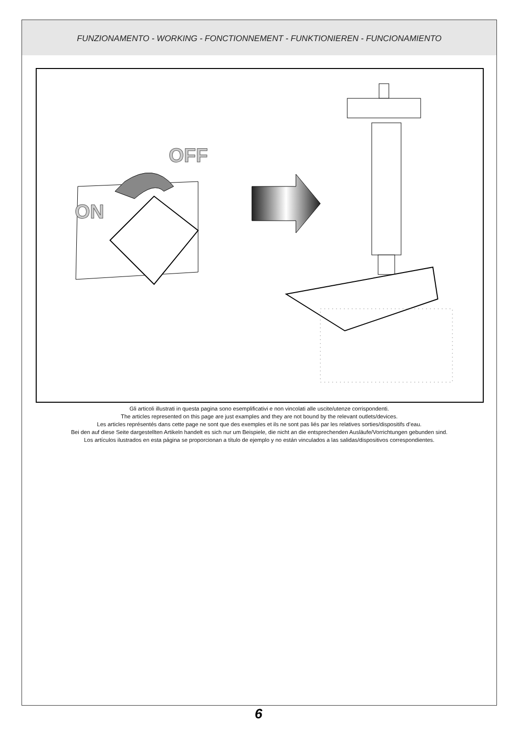FUNZIONAMENTO - WORKING - FONCTIONNEMENT - FUNKTIONIEREN - FUNCIONAMIENTO
OFF
ON
Gli articoli illustrati in questa pagina sono esemplificativi e non vincolati alle uscite/utenze corrispondenti.
The articles represented on this page are just examples and they are not bound by the relevant outlets/devices.
Les articles représentés dans cette page ne sont que des exemples et ils ne sont pas liés par les relatives sorties/dispositifs d’eau.
Bei den auf diese Seite dargestellten Artikeln handelt es sich nur um Beispiele, die nicht an die entsprechenden Ausläufe/Vorrichtungen gebunden sind.
Los artículos ilustrados en esta página se proporcionan a título de ejemplo y no están vinculados a las salidas/dispositivos correspondientes.
6